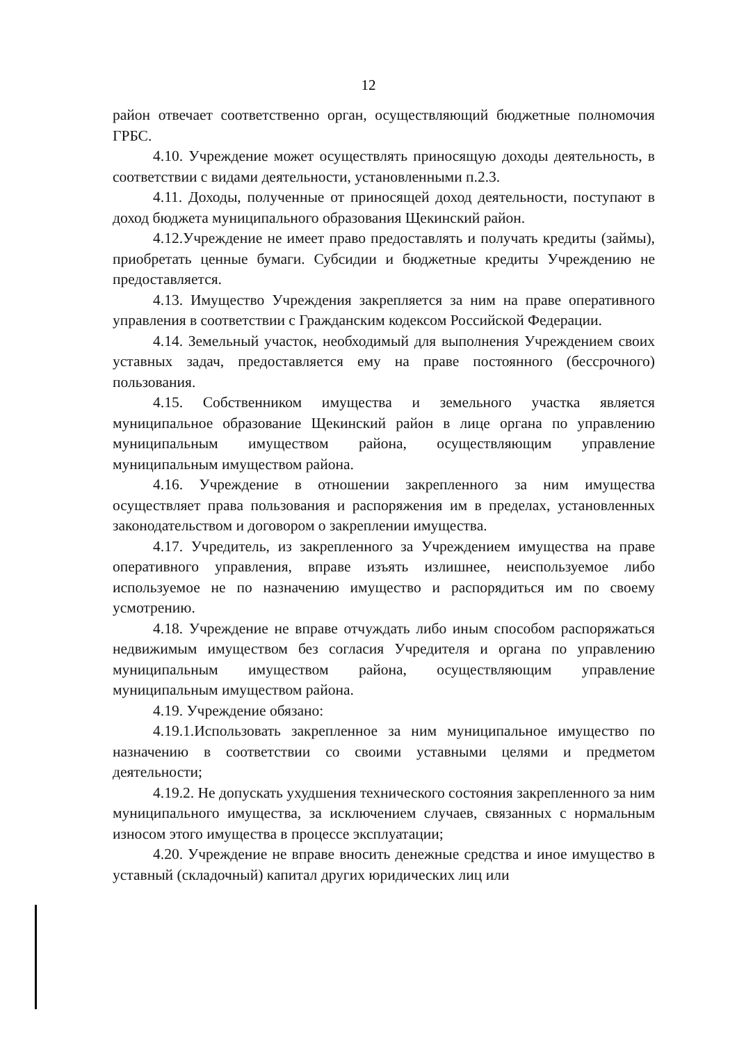12
район отвечает соответственно орган, осуществляющий бюджетные полномочия ГРБС.
4.10. Учреждение может осуществлять приносящую доходы деятельность, в соответствии с видами деятельности, установленными п.2.3.
4.11. Доходы, полученные от приносящей доход деятельности, поступают в доход бюджета муниципального образования Щекинский район.
4.12.Учреждение не имеет право предоставлять и получать кредиты (займы), приобретать ценные бумаги. Субсидии и бюджетные кредиты Учреждению не предоставляется.
4.13. Имущество Учреждения закрепляется за ним на праве оперативного управления в соответствии с Гражданским кодексом Российской Федерации.
4.14. Земельный участок, необходимый для выполнения Учреждением своих уставных задач, предоставляется ему на праве постоянного (бессрочного) пользования.
4.15. Собственником имущества и земельного участка является муниципальное образование Щекинский район в лице органа по управлению муниципальным имуществом района, осуществляющим управление муниципальным имуществом района.
4.16. Учреждение в отношении закрепленного за ним имущества осуществляет права пользования и распоряжения им в пределах, установленных законодательством и договором о закреплении имущества.
4.17. Учредитель, из закрепленного за Учреждением имущества на праве оперативного управления, вправе изъять излишнее, неиспользуемое либо используемое не по назначению имущество и распорядиться им по своему усмотрению.
4.18. Учреждение не вправе отчуждать либо иным способом распоряжаться недвижимым имуществом без согласия Учредителя и органа по управлению муниципальным имуществом района, осуществляющим управление муниципальным имуществом района.
4.19. Учреждение обязано:
4.19.1.Использовать закрепленное за ним муниципальное имущество по назначению в соответствии со своими уставными целями и предметом деятельности;
4.19.2. Не допускать ухудшения технического состояния закрепленного за ним муниципального имущества, за исключением случаев, связанных с нормальным износом этого имущества в процессе эксплуатации;
4.20. Учреждение не вправе вносить денежные средства и иное имущество в уставный (складочный) капитал других юридических лиц или